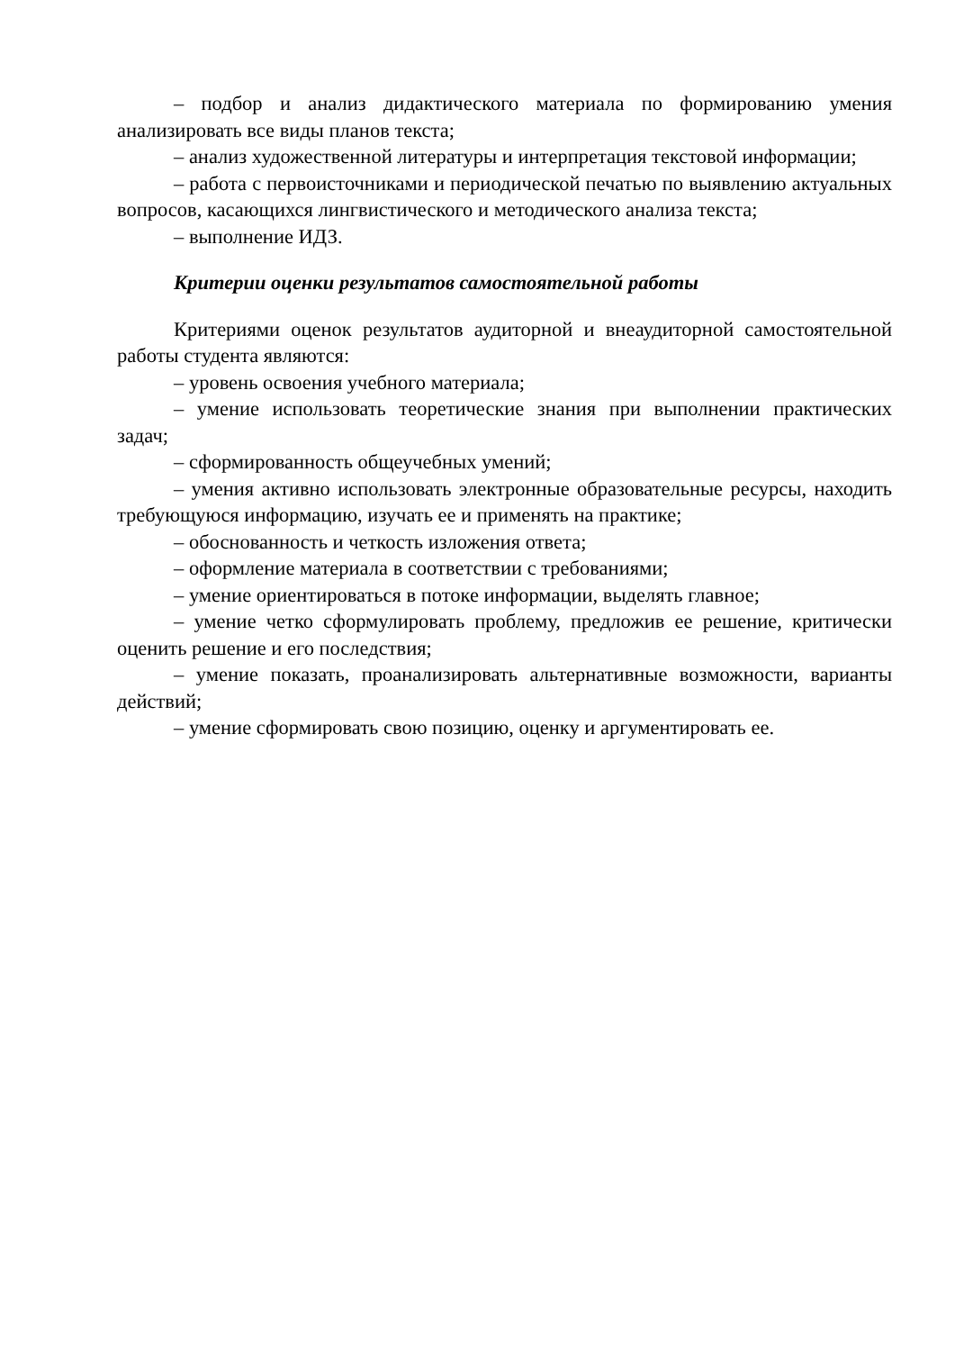– подбор и анализ дидактического материала по формированию умения анализировать все виды планов текста;
– анализ художественной литературы и интерпретация текстовой информации;
– работа с первоисточниками и периодической печатью по выявлению актуальных вопросов, касающихся лингвистического и методического анализа текста;
– выполнение ИДЗ.
Критерии оценки результатов самостоятельной работы
Критериями оценок результатов аудиторной и внеаудиторной самостоятельной работы студента являются:
– уровень освоения учебного материала;
– умение использовать теоретические знания при выполнении практических задач;
– сформированность общеучебных умений;
– умения активно использовать электронные образовательные ресурсы, находить требующуюся информацию, изучать ее и применять на практике;
– обоснованность и четкость изложения ответа;
– оформление материала в соответствии с требованиями;
– умение ориентироваться в потоке информации, выделять главное;
– умение четко сформулировать проблему, предложив ее решение, критически оценить решение и его последствия;
– умение показать, проанализировать альтернативные возможности, варианты действий;
– умение сформировать свою позицию, оценку и аргументировать ее.